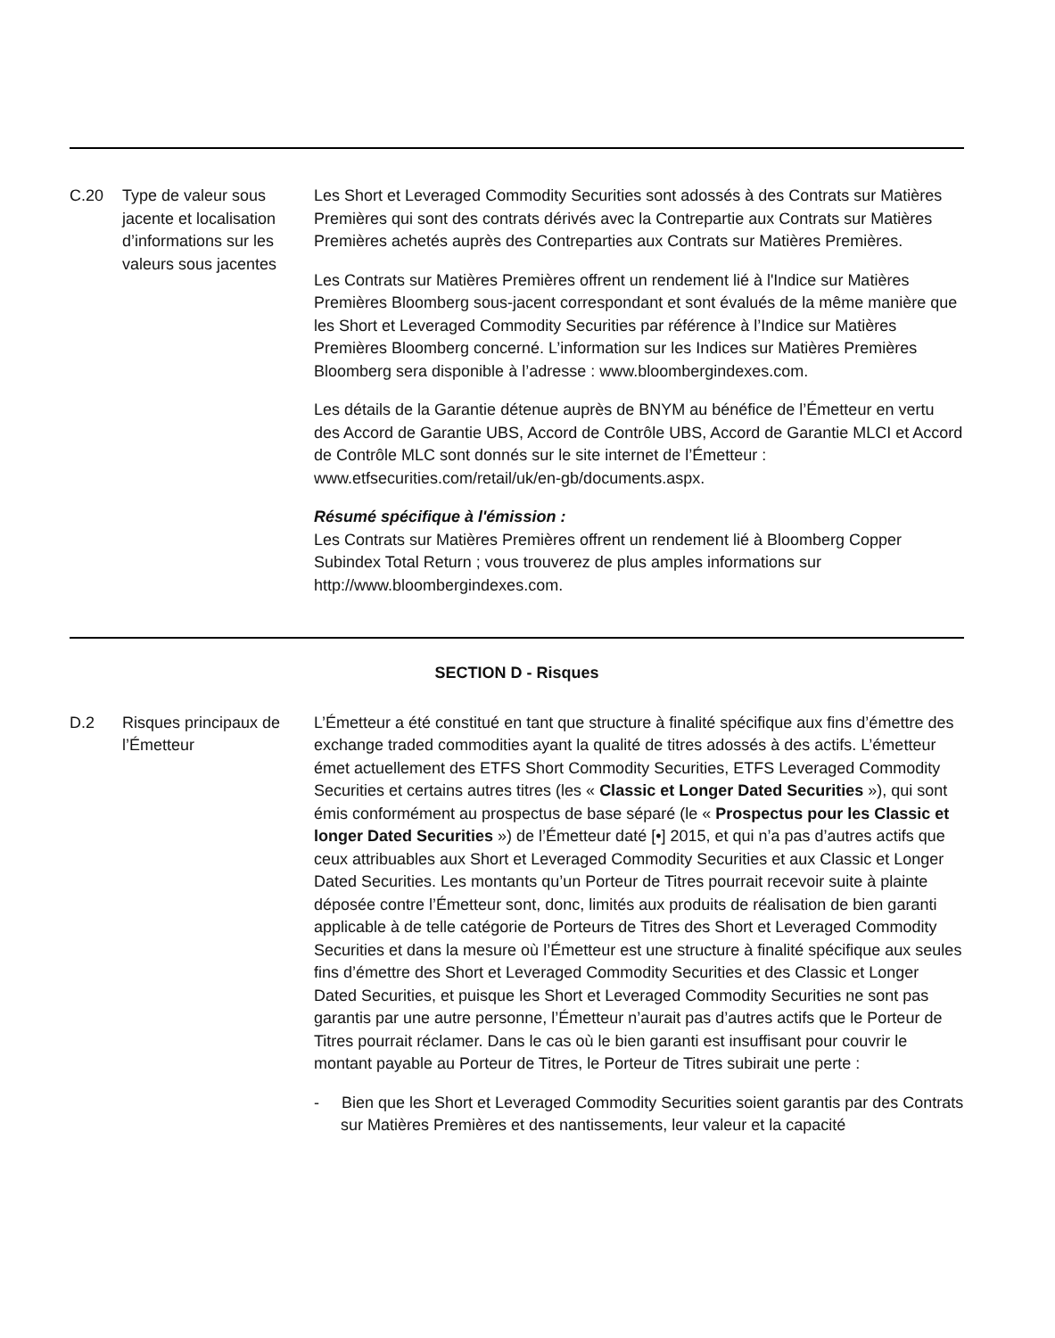| C.20 | Type de valeur sous jacente et localisation d’informations sur les valeurs sous jacentes | Les Short et Leveraged Commodity Securities sont adossés à des Contrats sur Matières Premières qui sont des contrats dérivés avec la Contrepartie aux Contrats sur Matières Premières achetés auprès des Contreparties aux Contrats sur Matières Premières. Les Contrats sur Matières Premières offrent un rendement lié à l'Indice sur Matières Premières Bloomberg sous-jacent correspondant et sont évalués de la même manière que les Short et Leveraged Commodity Securities par référence à l’Indice sur Matières Premières Bloomberg concerné. L’information sur les Indices sur Matières Premières Bloomberg sera disponible à l’adresse : www.bloombergindexes.com. Les détails de la Garantie détenue auprès de BNYM au bénéfice de l’Émetteur en vertu des Accord de Garantie UBS, Accord de Contrôle UBS, Accord de Garantie MLCI et Accord de Contrôle MLC sont donnés sur le site internet de l’Émetteur : www.etfsecurities.com/retail/uk/en-gb/documents.aspx. Résumé spécifique à l'émission : Les Contrats sur Matières Premières offrent un rendement lié à Bloomberg Copper Subindex Total Return ; vous trouverez de plus amples informations sur http://www.bloombergindexes.com. |
| SECTION D - Risques | | |
| D.2 | Risques principaux de l’Émetteur | L’Émetteur a été constitué en tant que structure à finalité spécifique aux fins d’émettre des exchange traded commodities ayant la qualité de titres adossés à des actifs. L’émetteur émet actuellement des ETFS Short Commodity Securities, ETFS Leveraged Commodity Securities et certains autres titres (les « Classic et Longer Dated Securities »), qui sont émis conformément au prospectus de base séparé (le « Prospectus pour les Classic et longer Dated Securities ») de l’Émetteur daté [•] 2015, et qui n’a pas d’autres actifs que ceux attribuables aux Short et Leveraged Commodity Securities et aux Classic et Longer Dated Securities. Les montants qu’un Porteur de Titres pourrait recevoir suite à plainte déposée contre l’Émetteur sont, donc, limités aux produits de réalisation de bien garanti applicable à de telle catégorie de Porteurs de Titres des Short et Leveraged Commodity Securities et dans la mesure où l’Émetteur est une structure à finalité spécifique aux seules fins d’émettre des Short et Leveraged Commodity Securities et des Classic et Longer Dated Securities, et puisque les Short et Leveraged Commodity Securities ne sont pas garantis par une autre personne, l’Émetteur n’aurait pas d’autres actifs que le Porteur de Titres pourrait réclamer. Dans le cas où le bien garanti est insuffisant pour couvrir le montant payable au Porteur de Titres, le Porteur de Titres subirait une perte : - Bien que les Short et Leveraged Commodity Securities soient garantis par des Contrats sur Matières Premières et des nantissements, leur valeur et la capacité |